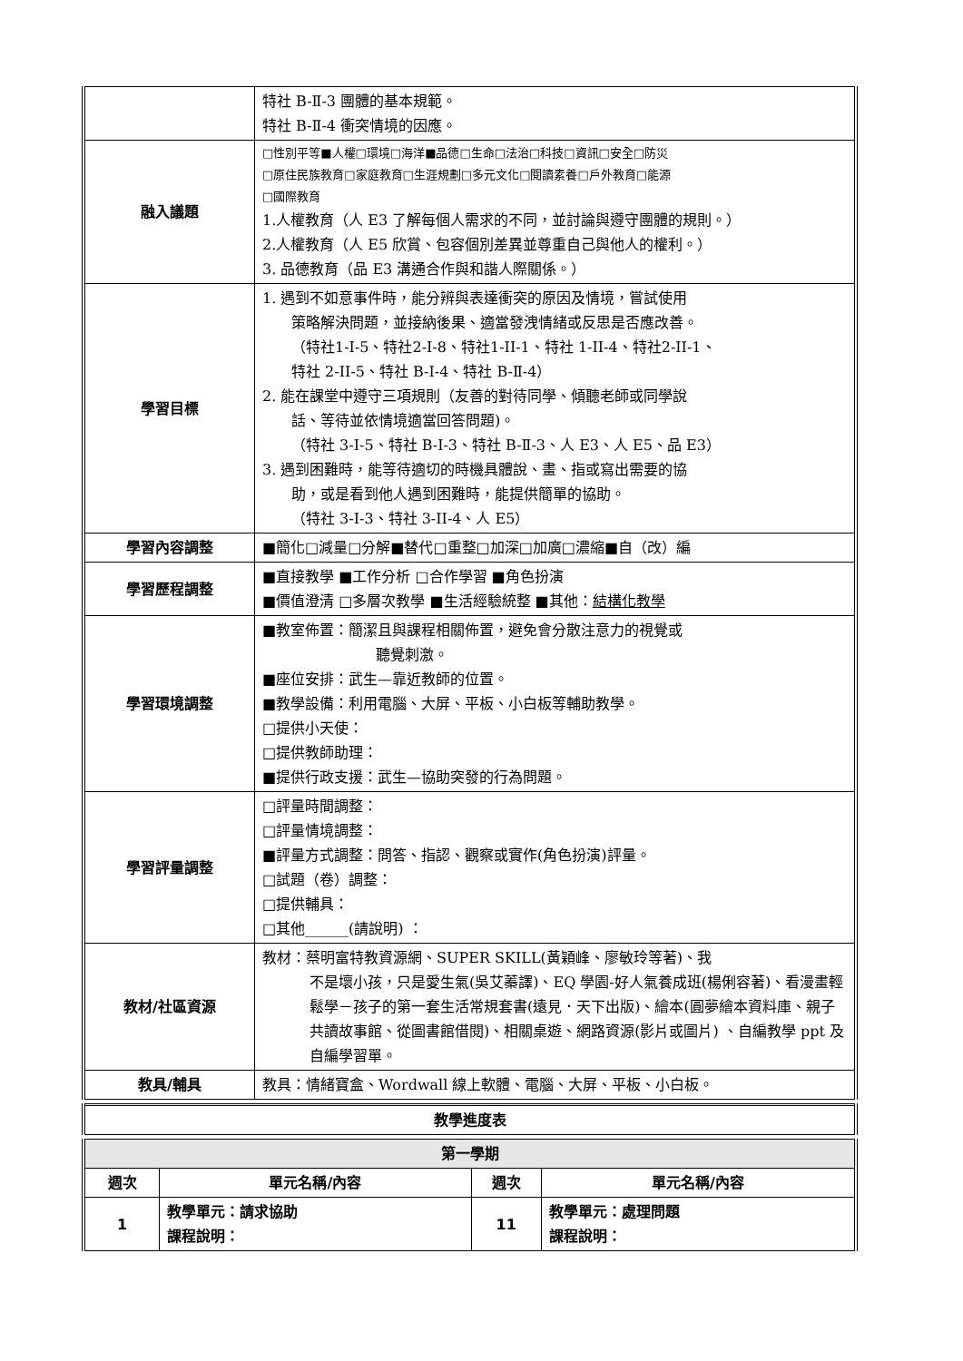| | 特社 B-Ⅱ-3 團體的基本規範。 特社 B-Ⅱ-4 衝突情境的因應。 |
| 融入議題 | □性別平等■人權□環境□海洋■品德□生命□法治□科技□資訊□安全□防災 □原住民族教育□家庭教育□生涯規劃□多元文化□閱讀素養□戶外教育□能源 □國際教育 1.人權教育（人 E3 了解每個人需求的不同，並討論與遵守團體的規則。） 2.人權教育（人 E5 欣賞、包容個別差異並尊重自己與他人的權利。） 3. 品德教育（品 E3 溝通合作與和諧人際關係。） |
| 學習目標 | 1. 遇到不如意事件時，能分辨與表達衝突的原因及情境，嘗試使用 策略解決問題，並接納後果、適當發洩情緒或反思是否應改善。 （特社1-I-5、特社2-I-8、特社1-II-1、特社 1-II-4、特社2-II-1、 特社 2-II-5、特社 B-I-4、特社 B-Ⅱ-4） 2. 能在課堂中遵守三項規則（友善的對待同學、傾聽老師或同學說 話、等待並依情境適當回答問題)。 （特社 3-I-5、特社 B-I-3、特社 B-Ⅱ-3、人 E3、人 E5、品 E3） 3. 遇到困難時，能等待適切的時機具體說、畫、指或寫出需要的協 助，或是看到他人遇到困難時，能提供簡單的協助。 （特社 3-I-3、特社 3-II-4、人 E5） |
| 學習內容調整 | ■簡化□減量□分解■替代□重整□加深□加廣□濃縮■自（改）編 |
| 學習歷程調整 | ■直接教學 ■工作分析 □合作學習 ■角色扮演 ■價值澄清 □多層次教學 ■生活經驗統整 ■其他： 結構化教學 |
| 學習環境調整 | ■教室佈置：簡潔且與課程相關佈置，避免會分散注意力的視覺或 聽覺刺激。 ■座位安排：武生—靠近教師的位置。 ■教學設備：利用電腦、大屏、平板、小白板等輔助教學。 □提供小天使： □提供教師助理： ■提供行政支援：武生—協助突發的行為問題。 |
| 學習評量調整 | □評量時間調整： □評量情境調整： ■評量方式調整：問答、指認、觀察或實作(角色扮演)評量。 □試題（卷）調整： □提供輔具： □其他______(請說明) ： |
| 教材/社區資源 | 教材：蔡明富特教資源網、SUPER SKILL(黃穎峰、廖敏玲等著)、我 不是壞小孩，只是愛生氣(吳艾蓁譯)、EQ 學園-好人氣養成班(楊俐容著)、看漫畫輕鬆學－孩子的第一套生活常規套書(遠見．天下出版)、繪本(圓夢繪本資料庫、親子共讀故事館、從圖書館借閱)、相關桌遊、網路資源(影片或圖片) 、自編教學 ppt 及自編學習單。 |
| 教具/輔具 | 教具：情緒寶盒、Wordwall 線上軟體、電腦、大屏、平板、小白板。 |
| 教學進度表 |
| 第一學期 | | | |
| 週次 | 單元名稱/內容 | 週次 | 單元名稱/內容 |
| 1 | 教學單元：請求協助 課程說明： | 11 | 教學單元：處理問題 課程說明： |